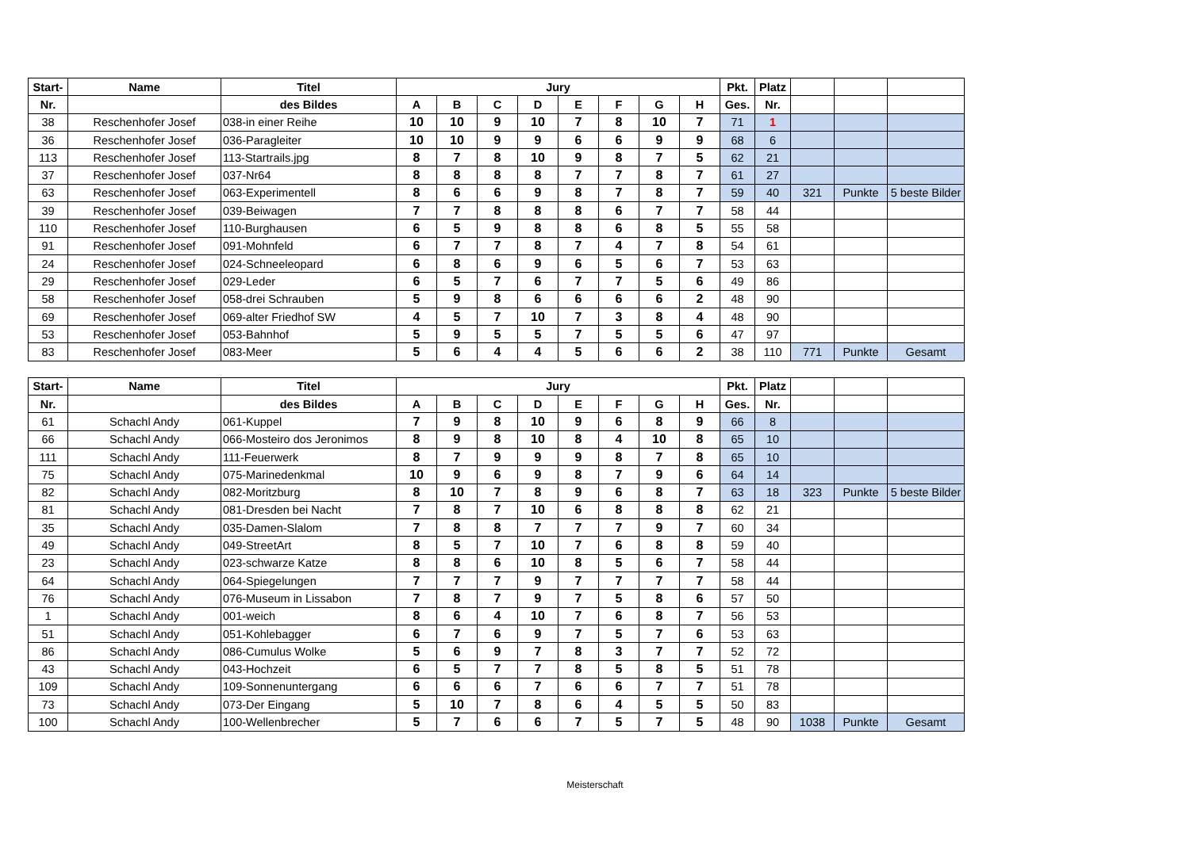| Start- | Name | Titel | Jury | | | | | | | | Pkt. | Platz | | | |
| --- | --- | --- | --- | --- | --- | --- | --- | --- | --- | --- | --- | --- | --- | --- | --- |
| Nr. | | des Bildes | A | B | C | D | E | F | G | H | Ges. | Nr. | | | |
| 38 | Reschenhofer Josef | 038-in einer Reihe | 10 | 10 | 9 | 10 | 7 | 8 | 10 | 7 | 71 | 1 | | | |
| 36 | Reschenhofer Josef | 036-Paragleiter | 10 | 10 | 9 | 9 | 6 | 6 | 9 | 9 | 68 | 6 | | | |
| 113 | Reschenhofer Josef | 113-Startrails.jpg | 8 | 7 | 8 | 10 | 9 | 8 | 7 | 5 | 62 | 21 | | | |
| 37 | Reschenhofer Josef | 037-Nr64 | 8 | 8 | 8 | 8 | 7 | 7 | 8 | 7 | 61 | 27 | | | |
| 63 | Reschenhofer Josef | 063-Experimentell | 8 | 6 | 6 | 9 | 8 | 7 | 8 | 7 | 59 | 40 | 321 | Punkte | 5 beste Bilder |
| 39 | Reschenhofer Josef | 039-Beiwagen | 7 | 7 | 8 | 8 | 8 | 6 | 7 | 7 | 58 | 44 | | | |
| 110 | Reschenhofer Josef | 110-Burghausen | 6 | 5 | 9 | 8 | 8 | 6 | 8 | 5 | 55 | 58 | | | |
| 91 | Reschenhofer Josef | 091-Mohnfeld | 6 | 7 | 7 | 8 | 7 | 4 | 7 | 8 | 54 | 61 | | | |
| 24 | Reschenhofer Josef | 024-Schneeleopard | 6 | 8 | 6 | 9 | 6 | 5 | 6 | 7 | 53 | 63 | | | |
| 29 | Reschenhofer Josef | 029-Leder | 6 | 5 | 7 | 6 | 7 | 7 | 5 | 6 | 49 | 86 | | | |
| 58 | Reschenhofer Josef | 058-drei Schrauben | 5 | 9 | 8 | 6 | 6 | 6 | 6 | 2 | 48 | 90 | | | |
| 69 | Reschenhofer Josef | 069-alter Friedhof SW | 4 | 5 | 7 | 10 | 7 | 3 | 8 | 4 | 48 | 90 | | | |
| 53 | Reschenhofer Josef | 053-Bahnhof | 5 | 9 | 5 | 5 | 7 | 5 | 5 | 6 | 47 | 97 | | | |
| 83 | Reschenhofer Josef | 083-Meer | 5 | 6 | 4 | 4 | 5 | 6 | 6 | 2 | 38 | 110 | 771 | Punkte | Gesamt |
| Start- | Name | Titel | Jury | | | | | | | | Pkt. | Platz | | | |
| --- | --- | --- | --- | --- | --- | --- | --- | --- | --- | --- | --- | --- | --- | --- | --- |
| Nr. | | des Bildes | A | B | C | D | E | F | G | H | Ges. | Nr. | | | |
| 61 | Schachl Andy | 061-Kuppel | 7 | 9 | 8 | 10 | 9 | 6 | 8 | 9 | 66 | 8 | | | |
| 66 | Schachl Andy | 066-Mosteiro dos Jeronimos | 8 | 9 | 8 | 10 | 8 | 4 | 10 | 8 | 65 | 10 | | | |
| 111 | Schachl Andy | 111-Feuerwerk | 8 | 7 | 9 | 9 | 9 | 8 | 7 | 8 | 65 | 10 | | | |
| 75 | Schachl Andy | 075-Marinedenkmal | 10 | 9 | 6 | 9 | 8 | 7 | 9 | 6 | 64 | 14 | | | |
| 82 | Schachl Andy | 082-Moritzburg | 8 | 10 | 7 | 8 | 9 | 6 | 8 | 7 | 63 | 18 | 323 | Punkte | 5 beste Bilder |
| 81 | Schachl Andy | 081-Dresden bei Nacht | 7 | 8 | 7 | 10 | 6 | 8 | 8 | 8 | 62 | 21 | | | |
| 35 | Schachl Andy | 035-Damen-Slalom | 7 | 8 | 8 | 7 | 7 | 7 | 9 | 7 | 60 | 34 | | | |
| 49 | Schachl Andy | 049-StreetArt | 8 | 5 | 7 | 10 | 7 | 6 | 8 | 8 | 59 | 40 | | | |
| 23 | Schachl Andy | 023-schwarze Katze | 8 | 8 | 6 | 10 | 8 | 5 | 6 | 7 | 58 | 44 | | | |
| 64 | Schachl Andy | 064-Spiegelungen | 7 | 7 | 7 | 9 | 7 | 7 | 7 | 7 | 58 | 44 | | | |
| 76 | Schachl Andy | 076-Museum in Lissabon | 7 | 8 | 7 | 9 | 7 | 5 | 8 | 6 | 57 | 50 | | | |
| 1 | Schachl Andy | 001-weich | 8 | 6 | 4 | 10 | 7 | 6 | 8 | 7 | 56 | 53 | | | |
| 51 | Schachl Andy | 051-Kohlebagger | 6 | 7 | 6 | 9 | 7 | 5 | 7 | 6 | 53 | 63 | | | |
| 86 | Schachl Andy | 086-Cumulus Wolke | 5 | 6 | 9 | 7 | 8 | 3 | 7 | 7 | 52 | 72 | | | |
| 43 | Schachl Andy | 043-Hochzeit | 6 | 5 | 7 | 7 | 8 | 5 | 8 | 5 | 51 | 78 | | | |
| 109 | Schachl Andy | 109-Sonnenuntergang | 6 | 6 | 6 | 7 | 6 | 6 | 7 | 7 | 51 | 78 | | | |
| 73 | Schachl Andy | 073-Der Eingang | 5 | 10 | 7 | 8 | 6 | 4 | 5 | 5 | 50 | 83 | | | |
| 100 | Schachl Andy | 100-Wellenbrecher | 5 | 7 | 6 | 6 | 7 | 5 | 7 | 5 | 48 | 90 | 1038 | Punkte | Gesamt |
Meisterschaft